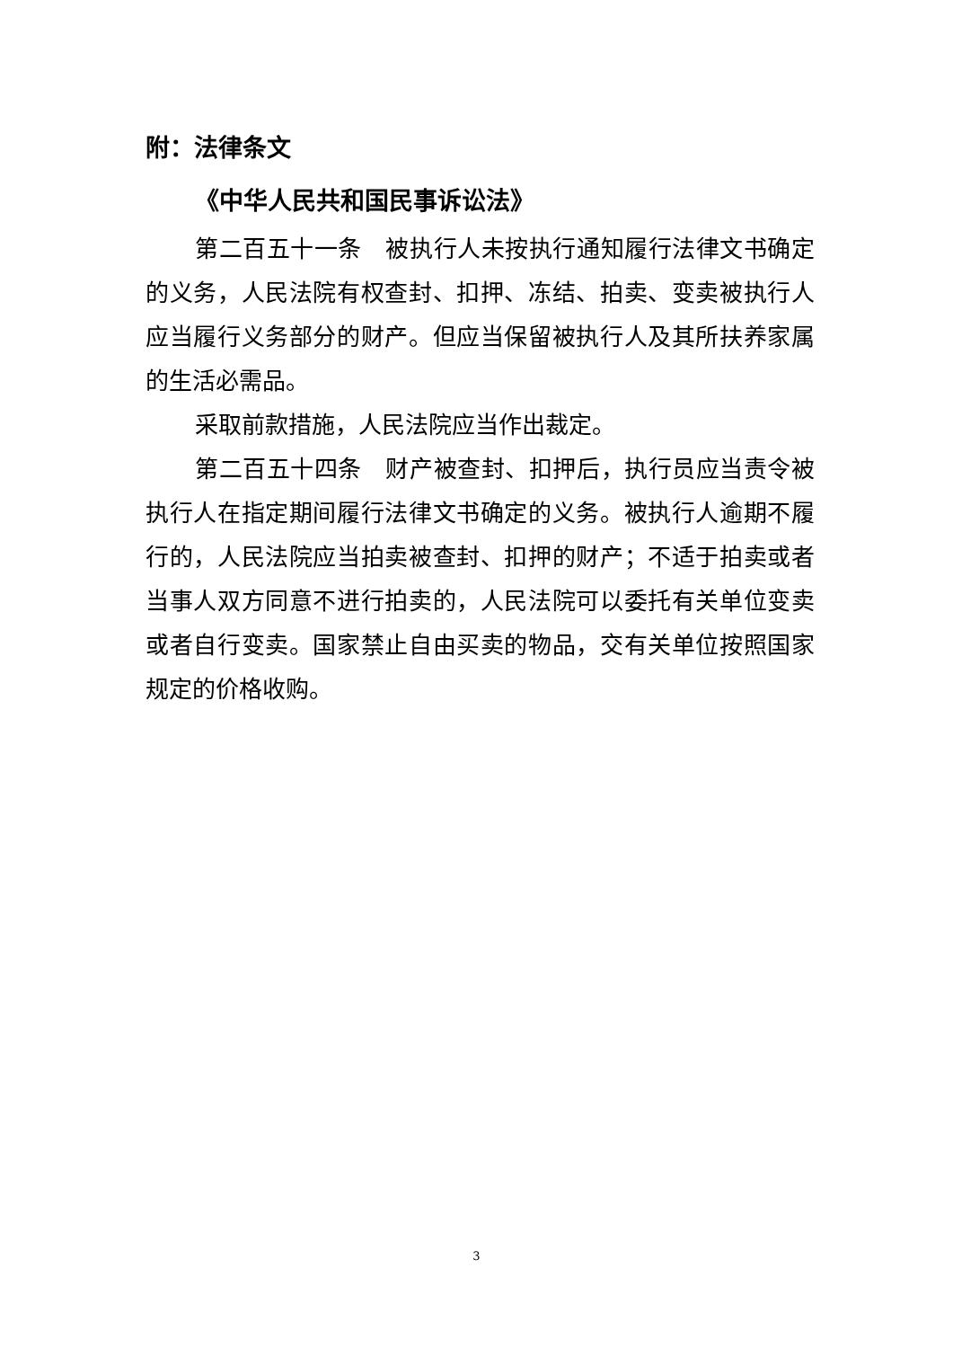附：法律条文
《中华人民共和国民事诉讼法》
第二百五十一条　被执行人未按执行通知履行法律文书确定的义务，人民法院有权查封、扣押、冻结、拍卖、变卖被执行人应当履行义务部分的财产。但应当保留被执行人及其所扶养家属的生活必需品。
采取前款措施，人民法院应当作出裁定。
第二百五十四条　财产被查封、扣押后，执行员应当责令被执行人在指定期间履行法律文书确定的义务。被执行人逾期不履行的，人民法院应当拍卖被查封、扣押的财产；不适于拍卖或者当事人双方同意不进行拍卖的，人民法院可以委托有关单位变卖或者自行变卖。国家禁止自由买卖的物品，交有关单位按照国家规定的价格收购。
3